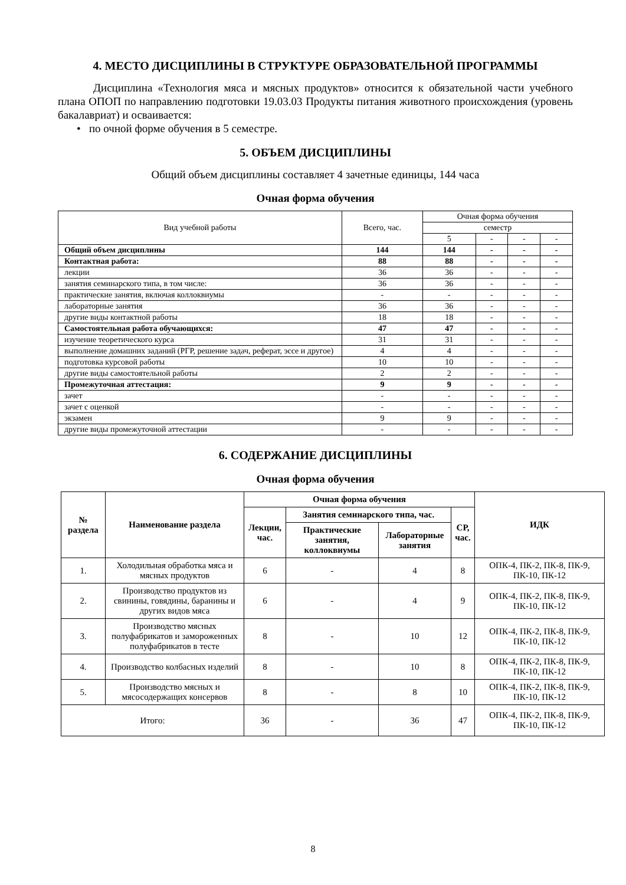4. МЕСТО ДИСЦИПЛИНЫ В СТРУКТУРЕ ОБРАЗОВАТЕЛЬНОЙ ПРОГРАММЫ
Дисциплина «Технология мяса и мясных продуктов» относится к обязательной части учебного плана ОПОП по направлению подготовки 19.03.03 Продукты питания животного происхождения (уровень бакалавриат) и осваивается:
• по очной форме обучения в 5 семестре.
5. ОБЪЕМ ДИСЦИПЛИНЫ
Общий объем дисциплины составляет 4 зачетные единицы, 144 часа
Очная форма обучения
| Вид учебной работы | Всего, час. | Очная форма обучения | | | |
| | | семестр | | | |
| | | 5 | - | - | - |
| Общий объем дисциплины | 144 | 144 | - | - | - |
| Контактная работа: | 88 | 88 | - | - | - |
| лекции | 36 | 36 | - | - | - |
| занятия семинарского типа, в том числе: | 36 | 36 | - | - | - |
| практические занятия, включая коллоквиумы | - | - | - | - | - |
| лабораторные занятия | 36 | 36 | - | - | - |
| другие виды контактной работы | 18 | 18 | - | - | - |
| Самостоятельная работа обучающихся: | 47 | 47 | - | - | - |
| изучение теоретического курса | 31 | 31 | - | - | - |
| выполнение домашних заданий (РГР, решение задач, реферат, эссе и другое) | 4 | 4 | - | - | - |
| подготовка курсовой работы | 10 | 10 | - | - | - |
| другие виды самостоятельной работы | 2 | 2 | - | - | - |
| Промежуточная аттестация: | 9 | 9 | - | - | - |
| зачет | - | - | - | - | - |
| зачет с оценкой | - | - | - | - | - |
| экзамен | 9 | 9 | - | - | - |
| другие виды промежуточной аттестации | - | - | - | - | - |
6. СОДЕРЖАНИЕ ДИСЦИПЛИНЫ
Очная форма обучения
| № раздела | Наименование раздела | Очная форма обучения | | | | ИДК |
| --- | --- | --- | --- | --- | --- | --- |
| | | Лекции, час. | Занятия семинарского типа, час. | | СР, час. | |
| | | | Практические занятия, коллоквиумы | Лабораторные занятия | | |
| 1. | Холодильная обработка мяса и мясных продуктов | 6 | - | 4 | 8 | ОПК-4, ПК-2, ПК-8, ПК-9, ПК-10, ПК-12 |
| 2. | Производство продуктов из свинины, говядины, баранины и других видов мяса | 6 | - | 4 | 9 | ОПК-4, ПК-2, ПК-8, ПК-9, ПК-10, ПК-12 |
| 3. | Производство мясных полуфабрикатов и замороженных полуфабрикатов в тесте | 8 | - | 10 | 12 | ОПК-4, ПК-2, ПК-8, ПК-9, ПК-10, ПК-12 |
| 4. | Производство колбасных изделий | 8 | - | 10 | 8 | ОПК-4, ПК-2, ПК-8, ПК-9, ПК-10, ПК-12 |
| 5. | Производство мясных и мясосодержащих консервов | 8 | - | 8 | 10 | ОПК-4, ПК-2, ПК-8, ПК-9, ПК-10, ПК-12 |
| Итого: | | 36 | - | 36 | 47 | ОПК-4, ПК-2, ПК-8, ПК-9, ПК-10, ПК-12 |
8